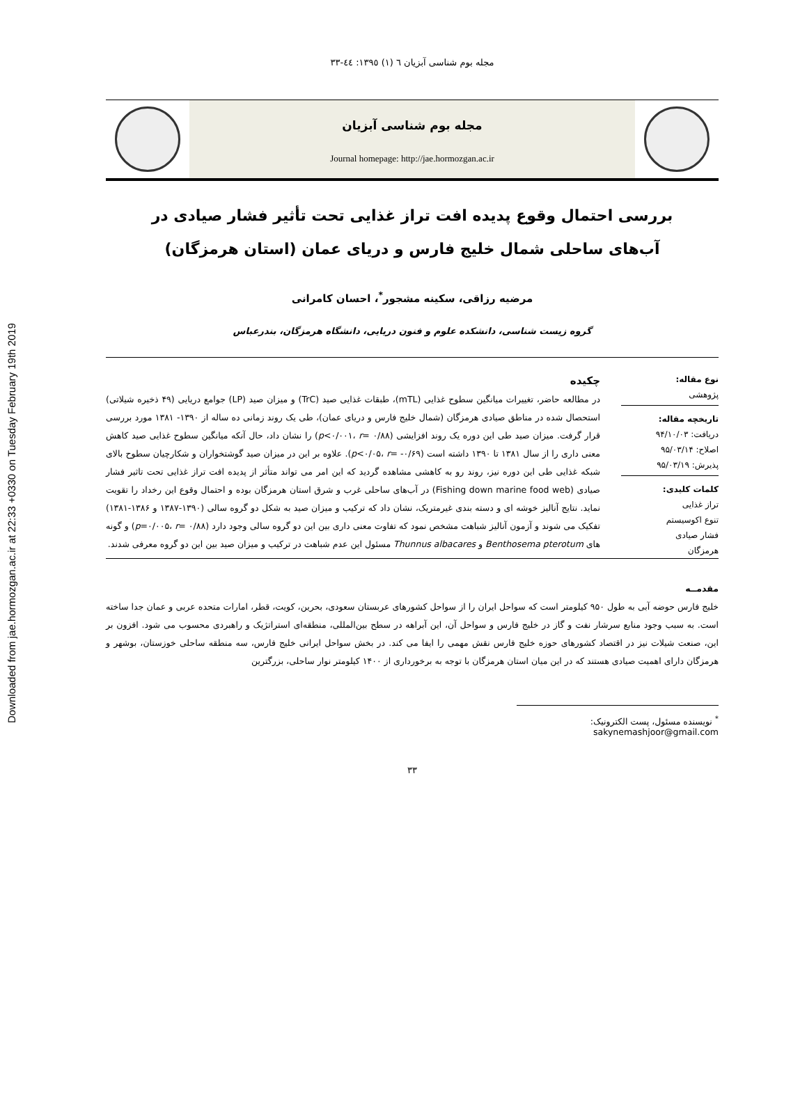Downloaded from jae.hormozgan.ac.ir at 22:33 +0330 on Tuesday February 19th 2019
مجله بوم شناسی آبزیان ٦ (١) ١٣٩٥: ٤٤-٣٣
مجله بوم شناسی آبزیان
Journal homepage: http://jae.hormozgan.ac.ir
بررسی احتمال وقوع پدیده افت تراز غذایی تحت تأثیر فشار صیادی در آب‌های ساحلی شمال خلیج فارس و دریای عمان (استان هرمزگان)
مرضیه رزاقی، سکینه مشجور<sup>*</sup>، احسان کامرانی
گروه زیست شناسی، دانشکده علوم و فنون دریایی، دانشگاه هرمزگان، بندرعباس
نوع مقاله:
پژوهشی
تاریخچه مقاله:
دریافت: ۹۴/۱۰/۰۳
اصلاح: ۹۵/۰۳/۱۴
پذیرش: ۹۵/۰۳/۱۹
کلمات کلیدی:
تراز غذایی
تنوع اکوسیستم
فشار صیادی
هرمزگان
چکیده
در مطالعه حاضر، تغییرات میانگین سطوح غذایی (mTL)، طبقات غذایی صید (TrC) و میزان صید (LP) جوامع دریایی (۴۹ ذخیره شیلاتی) استحصال شده در مناطق صیادی هرمزگان (شمال خلیج فارس و دریای عمان)، طی یک روند زمانی ده ساله از ۱۳۹۰- ۱۳۸۱ مورد بررسی قرار گرفت. میزان صید طی این دوره یک روند افزایشی (p<۰/۰۰۱، r= ۰/۸۸) را نشان داد، حال آنکه میانگین سطوح غذایی صید کاهش معنی داری را از سال ۱۳۸۱ تا ۱۳۹۰ داشته است (p<۰/۰۵، r= -۰/۶۹). علاوه بر این در میزان صید گوشتخواران و شکارچیان سطوح بالای شبکه غذایی طی این دوره نیز، روند رو به کاهشی مشاهده گردید که این امر می تواند متأثر از پدیده افت تراز غذایی تحت تاثیر فشار صیادی (Fishing down marine food web) در آب‌های ساحلی غرب و شرق استان هرمزگان بوده و احتمال وقوع این رخداد را تقویت نماید. نتایج آنالیز خوشه ای و دسته بندی غیرمتریک، نشان داد که ترکیب و میزان صید به شکل دو گروه سالی (۱۳۹۰-۱۳۸۷ و ۱۳۸۶-۱۳۸۱) تفکیک می شوند و آزمون آنالیز شباهت مشخص نمود که تفاوت معنی داری بین این دو گروه سالی وجود دارد (p=۰/۰۰۵، r= ۰/۸۸) و گونه های Benthosema pterotum و Thunnus albacares مسئول این عدم شباهت در ترکیب و میزان صید بین این دو گروه معرفی شدند.
مقدمــه
خلیج فارس حوضه آبی به طول ۹۵۰ کیلومتر است که سواحل ایران را از سواحل کشورهای عربستان سعودی، بحرین، کویت، قطر، امارات متحده عربی و عمان جدا ساخته است. به سبب وجود منابع سرشار نفت و گاز در خلیج فارس و سواحل آن، این آبراهه در سطح بین‌المللی، منطقه‌ای استراتژیک و راهبردی محسوب می شود. افزون بر این، صنعت شیلات نیز در اقتصاد کشورهای حوزه خلیج فارس نقش مهمی را ایفا می کند. در بخش سواحل ایرانی خلیج فارس، سه منطقه ساحلی خوزستان، بوشهر و هرمزگان دارای اهمیت صیادی هستند که در این میان استان هرمزگان با توجه به برخورداری از ۱۴۰۰ کیلومتر نوار ساحلی، بزرگترین
<sup>*</sup> نویسنده مسئول، پست الکترونیک: sakynemashjoor@gmail.com
۳۳